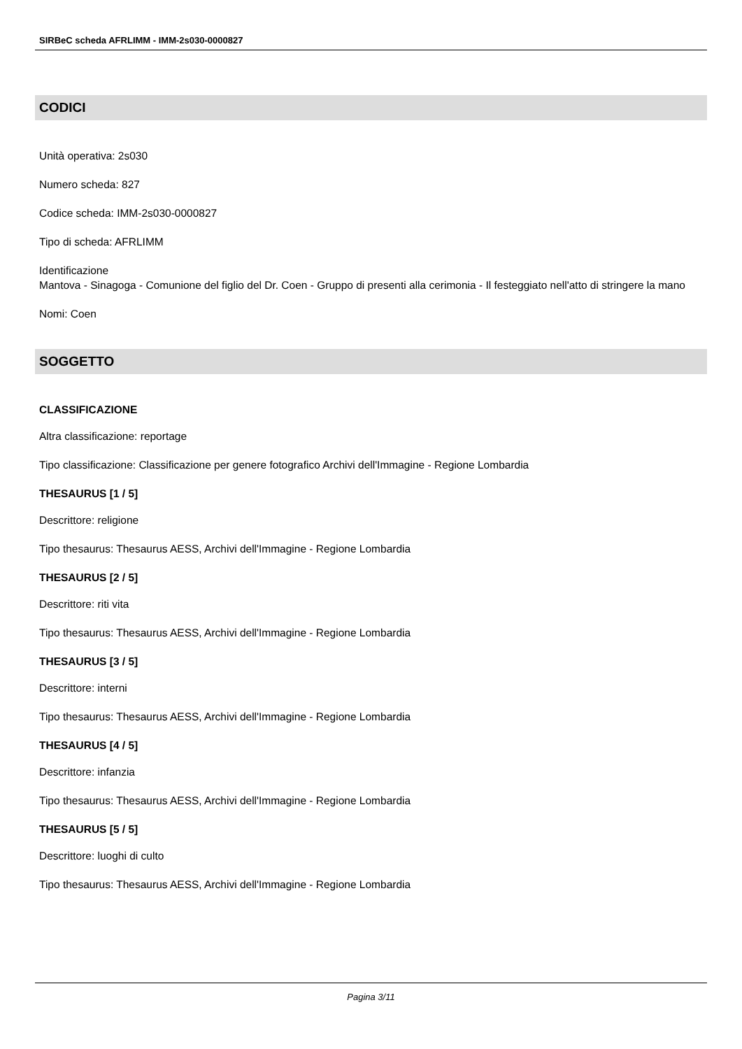SIRBeC scheda AFRLIMM - IMM-2s030-0000827
CODICI
Unità operativa: 2s030
Numero scheda: 827
Codice scheda: IMM-2s030-0000827
Tipo di scheda: AFRLIMM
Identificazione
Mantova - Sinagoga - Comunione del figlio del Dr. Coen - Gruppo di presenti alla cerimonia - Il festeggiato nell'atto di stringere la mano
Nomi: Coen
SOGGETTO
CLASSIFICAZIONE
Altra classificazione: reportage
Tipo classificazione: Classificazione per genere fotografico Archivi dell'Immagine - Regione Lombardia
THESAURUS [1 / 5]
Descrittore: religione
Tipo thesaurus: Thesaurus AESS, Archivi dell'Immagine - Regione Lombardia
THESAURUS [2 / 5]
Descrittore: riti vita
Tipo thesaurus: Thesaurus AESS, Archivi dell'Immagine - Regione Lombardia
THESAURUS [3 / 5]
Descrittore: interni
Tipo thesaurus: Thesaurus AESS, Archivi dell'Immagine - Regione Lombardia
THESAURUS [4 / 5]
Descrittore: infanzia
Tipo thesaurus: Thesaurus AESS, Archivi dell'Immagine - Regione Lombardia
THESAURUS [5 / 5]
Descrittore: luoghi di culto
Tipo thesaurus: Thesaurus AESS, Archivi dell'Immagine - Regione Lombardia
Pagina 3/11